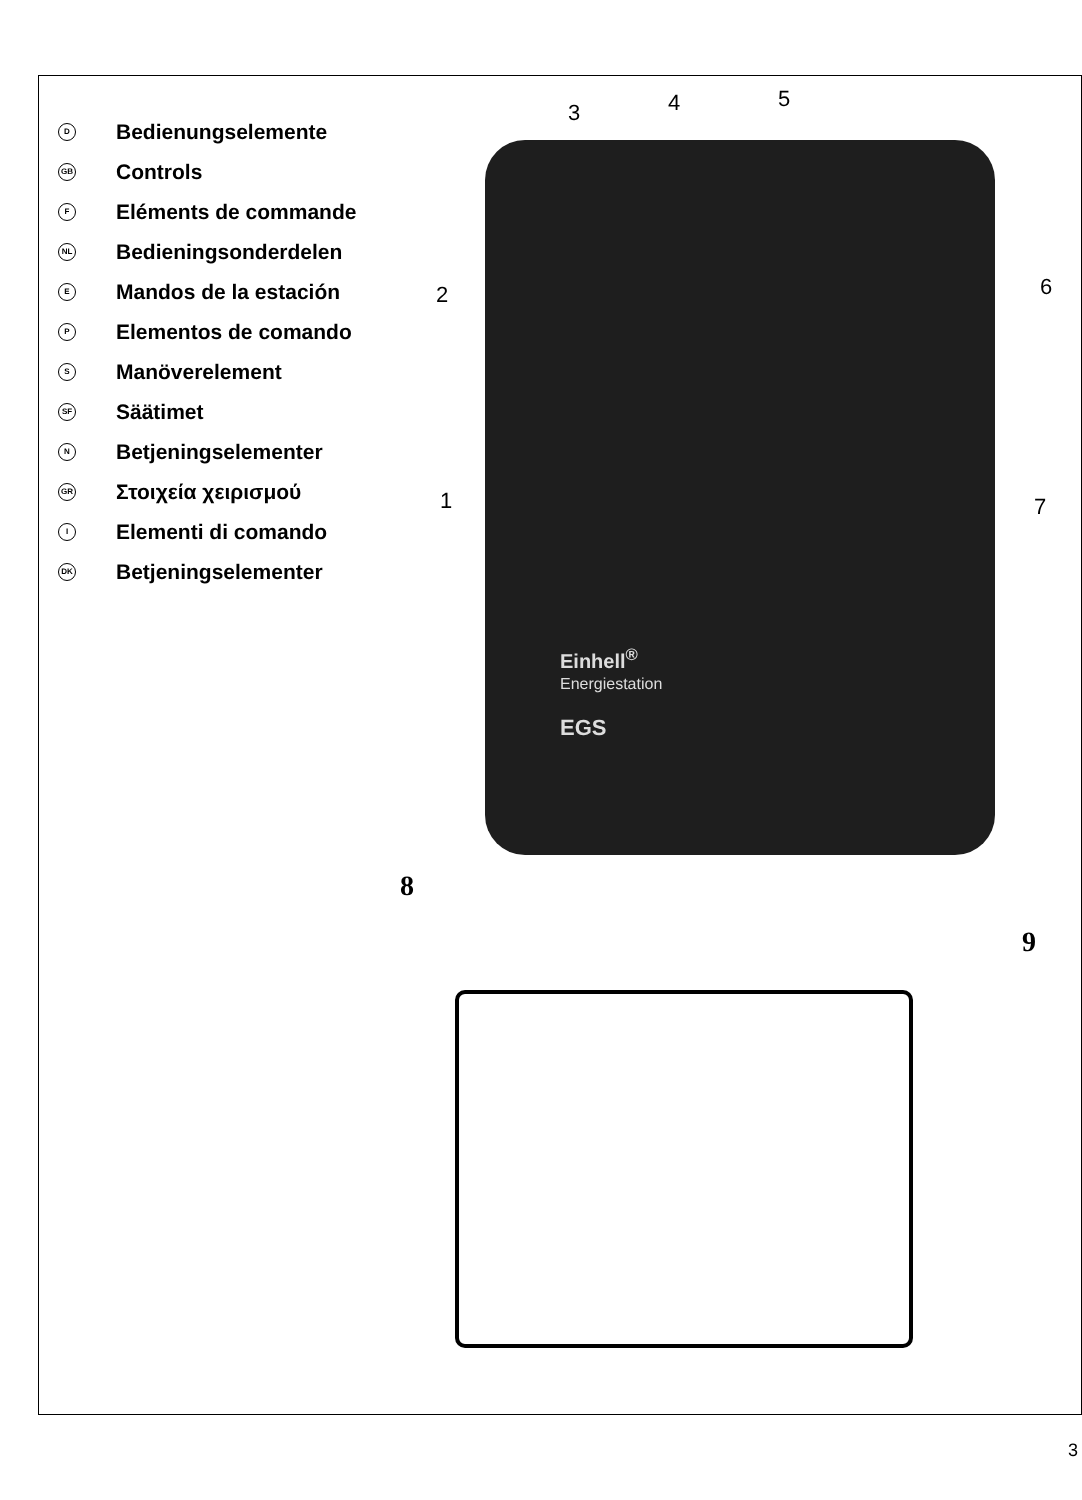D Bedienungselemente
GB Controls
F Eléments de commande
NL Bedieningsonderdelen
E Mandos de la estación
P Elementos de comando
S Manöverelement
SF Säätimet
N Betjeningselementer
GR Στοιχεία χειρισμού
I Elementi di comando
DK Betjeningselementer
Einhell<sup>®</sup>
Energiestation
EGS
3 4 5
2 6
1 7
8
9
3